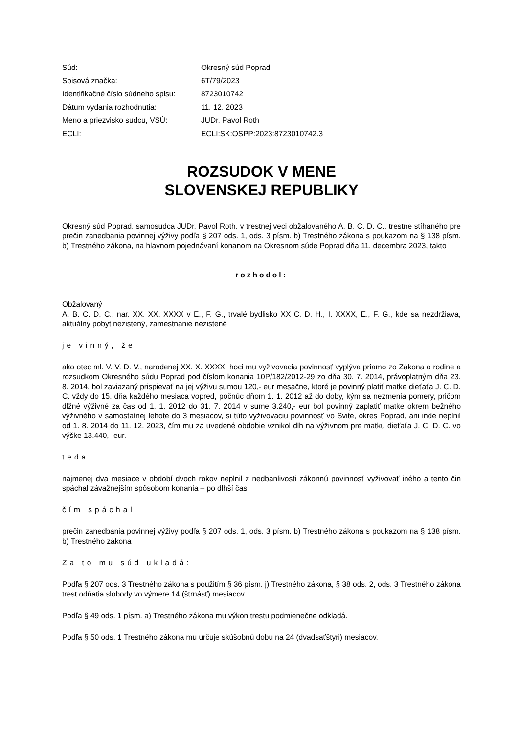| Súd: | Okresný súd Poprad |
| Spisová značka: | 6T/79/2023 |
| Identifikačné číslo súdneho spisu: | 8723010742 |
| Dátum vydania rozhodnutia: | 11. 12. 2023 |
| Meno a priezvisko sudcu, VSÚ: | JUDr. Pavol Roth |
| ECLI: | ECLI:SK:OSPP:2023:8723010742.3 |
ROZSUDOK V MENE
SLOVENSKEJ REPUBLIKY
Okresný súd Poprad, samosudca JUDr. Pavol Roth, v trestnej veci obžalovaného A. B. C. D. C., trestne stíhaného pre prečin zanedbania povinnej výživy podľa § 207 ods. 1, ods. 3 písm. b) Trestného zákona s poukazom na § 138 písm. b) Trestného zákona, na hlavnom pojednávaní konanom na Okresnom súde Poprad dňa 11. decembra 2023, takto
rozhodol:
Obžalovaný
A. B. C. D. C., nar. XX. XX. XXXX v E., F. G., trvalé bydlisko XX C. D. H., I. XXXX, E., F. G., kde sa nezdržiava, aktuálny pobyt nezistený, zamestnanie nezistené
je vinný, že
ako otec ml. V. V. D. V., narodenej XX. X. XXXX, hoci mu vyživovacia povinnosť vyplýva priamo zo Zákona o rodine a rozsudkom Okresného súdu Poprad pod číslom konania 10P/182/2012-29 zo dňa 30. 7. 2014, právoplatným dňa 23. 8. 2014, bol zaviazaný prispievať na jej výživu sumou 120,- eur mesačne, ktoré je povinný platiť matke dieťaťa J. C. D. C. vždy do 15. dňa každého mesiaca vopred, počnúc dňom 1. 1. 2012 až do doby, kým sa nezmenia pomery, pričom dlžné výživné za čas od 1. 1. 2012 do 31. 7. 2014 v sume 3.240,- eur bol povinný zaplatiť matke okrem bežného výživného v samostatnej lehote do 3 mesiacov, si túto vyživovaciu povinnosť vo Svite, okres Poprad, ani inde neplnil od 1. 8. 2014 do 11. 12. 2023, čím mu za uvedené obdobie vznikol dlh na výživnom pre matku dieťaťa J. C. D. C. vo výške 13.440,- eur.
teda
najmenej dva mesiace v období dvoch rokov neplnil z nedbanlivosti zákonnú povinnosť vyživovať iného a tento čin spáchal závažnejším spôsobom konania – po dlhší čas
čím spáchal
prečin zanedbania povinnej výživy podľa § 207 ods. 1, ods. 3 písm. b) Trestného zákona s poukazom na § 138 písm. b) Trestného zákona
Za to mu súd ukladá:
Podľa § 207 ods. 3 Trestného zákona s použitím § 36 písm. j) Trestného zákona, § 38 ods. 2, ods. 3 Trestného zákona trest odňatia slobody vo výmere 14 (štrnásť) mesiacov.
Podľa § 49 ods. 1 písm. a) Trestného zákona mu výkon trestu podmienečne odkladá.
Podľa § 50 ods. 1 Trestného zákona mu určuje skúšobnú dobu na 24 (dvadsaťštyri) mesiacov.